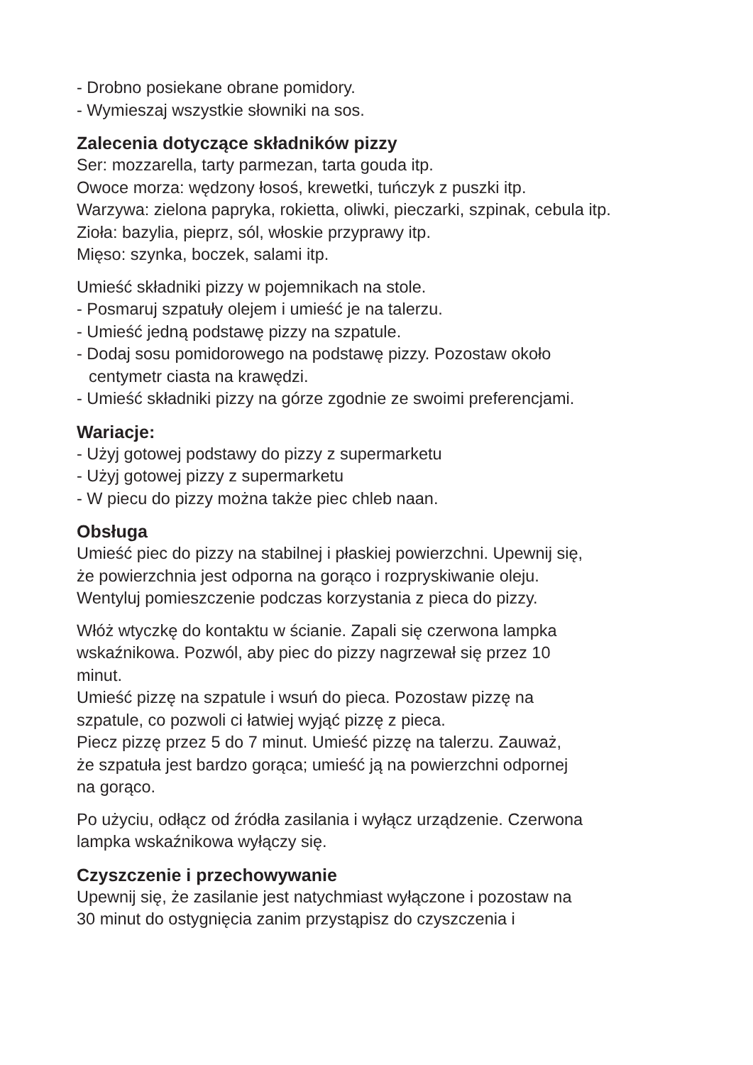- Drobno posiekane obrane pomidory.
- Wymieszaj wszystkie słowniki na sos.
Zalecenia dotyczące składników pizzy
Ser: mozzarella, tarty parmezan, tarta gouda itp.
Owoce morza: wędzony łosoś, krewetki, tuńczyk z puszki itp.
Warzywa: zielona papryka, rokietta, oliwki, pieczarki, szpinak, cebula itp.
Zioła: bazylia, pieprz, sól, włoskie przyprawy itp.
Mięso: szynka, boczek, salami itp.
Umieść składniki pizzy w pojemnikach na stole.
- Posmaruj szpatuły olejem i umieść je na talerzu.
- Umieść jedną podstawę pizzy na szpatule.
- Dodaj sosu pomidorowego na podstawę pizzy. Pozostaw około
centymetr ciasta na krawędzi.
- Umieść składniki pizzy na górze zgodnie ze swoimi preferencjami.
Wariacje:
- Użyj gotowej podstawy do pizzy z supermarketu
- Użyj gotowej pizzy z supermarketu
- W piecu do pizzy można także piec chleb naan.
Obsługa
Umieść piec do pizzy na stabilnej i płaskiej powierzchni. Upewnij się,
że powierzchnia jest odporna na gorąco i rozpryskiwanie oleju.
Wentyluj pomieszczenie podczas korzystania z pieca do pizzy.
Włóż wtyczkę do kontaktu w ścianie. Zapali się czerwona lampka
wskaźnikowa. Pozwól, aby piec do pizzy nagrzewał się przez 10
minut.
Umieść pizzę na szpatule i wsuń do pieca. Pozostaw pizzę na
szpatule, co pozwoli ci łatwiej wyjąć pizzę z pieca.
Piecz pizzę przez 5 do 7 minut. Umieść pizzę na talerzu. Zauważ,
że szpatuła jest bardzo gorąca; umieść ją na powierzchni odpornej
na gorąco.
Po użyciu, odłącz od źródła zasilania i wyłącz urządzenie. Czerwona
lampka wskaźnikowa wyłączy się.
Czyszczenie i przechowywanie
Upewnij się, że zasilanie jest natychmiast wyłączone i pozostaw na
30 minut do ostygnięcia zanim przystąpisz do czyszczenia i